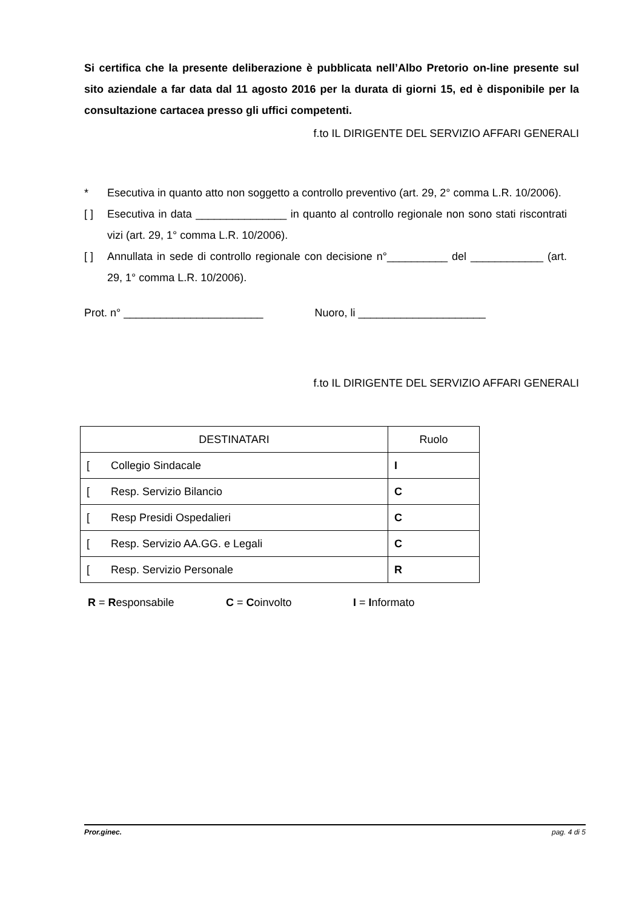Si certifica che la presente deliberazione è pubblicata nell’Albo Pretorio on-line presente sul sito aziendale a far data dal 11 agosto 2016 per la durata di giorni 15, ed è disponibile per la consultazione cartacea presso gli uffici competenti.
f.to IL DIRIGENTE DEL SERVIZIO AFFARI GENERALI
* Esecutiva in quanto atto non soggetto a controllo preventivo (art. 29, 2° comma L.R. 10/2006).
[ ] Esecutiva in data _______________ in quanto al controllo regionale non sono stati riscontrati vizi (art. 29, 1° comma L.R. 10/2006).
[ ] Annullata in sede di controllo regionale con decisione n°__________ del ____________ (art. 29, 1° comma L.R. 10/2006).
Prot. n° _______________________ Nuoro, li _____________________
f.to IL DIRIGENTE DEL SERVIZIO AFFARI GENERALI
| DESTINATARI | Ruolo |
| --- | --- |
| [ Collegio Sindacale | I |
| [ Resp. Servizio Bilancio | C |
| [ Resp Presidi Ospedalieri | C |
| [ Resp. Servizio AA.GG. e Legali | C |
| [ Resp. Servizio Personale | R |
R = Responsabile C = Coinvolto I = Informato
Pror.ginec. pag. 4 di 5